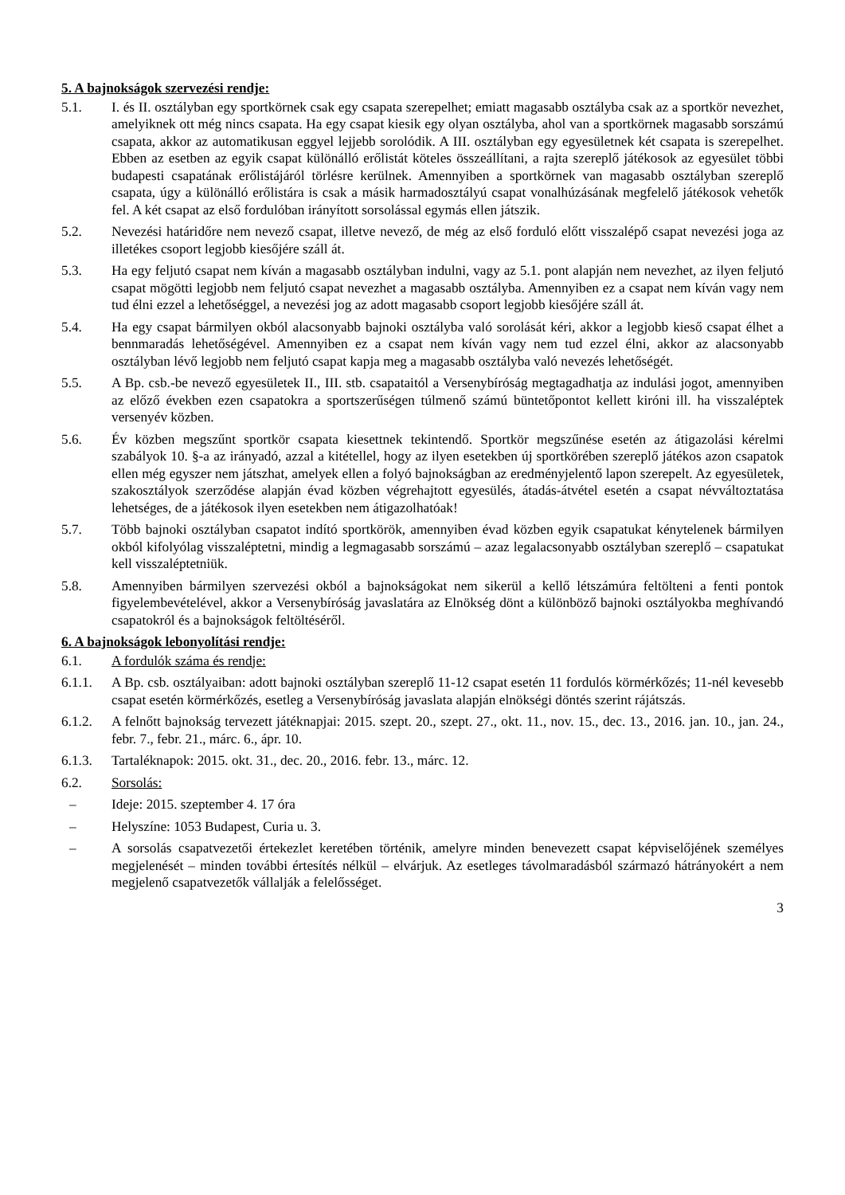5. A bajnokságok szervezési rendje:
5.1. I. és II. osztályban egy sportkörnek csak egy csapata szerepelhet; emiatt magasabb osztályba csak az a sportkör nevezhet, amelyiknek ott még nincs csapata. Ha egy csapat kiesik egy olyan osztályba, ahol van a sportkörnek magasabb sorszámú csapata, akkor az automatikusan eggyel lejjebb sorolódik. A III. osztályban egy egyesületnek két csapata is szerepelhet. Ebben az esetben az egyik csapat különálló erőlistát köteles összeállítani, a rajta szereplő játékosok az egyesület többi budapesti csapatának erőlistájáról törlésre kerülnek. Amennyiben a sportkörnek van magasabb osztályban szereplő csapata, úgy a különálló erőlistára is csak a másik harmadosztályú csapat vonalhúzásának megfelelő játékosok vehetők fel. A két csapat az első fordulóban irányított sorsolással egymás ellen játszik.
5.2. Nevezési határidőre nem nevező csapat, illetve nevező, de még az első forduló előtt visszalépő csapat nevezési joga az illetékes csoport legjobb kiesőjére száll át.
5.3. Ha egy feljutó csapat nem kíván a magasabb osztályban indulni, vagy az 5.1. pont alapján nem nevezhet, az ilyen feljutó csapat mögötti legjobb nem feljutó csapat nevezhet a magasabb osztályba. Amennyiben ez a csapat nem kíván vagy nem tud élni ezzel a lehetőséggel, a nevezési jog az adott magasabb csoport legjobb kiesőjére száll át.
5.4. Ha egy csapat bármilyen okból alacsonyabb bajnoki osztályba való sorolását kéri, akkor a legjobb kieső csapat élhet a bennmaradás lehetőségével. Amennyiben ez a csapat nem kíván vagy nem tud ezzel élni, akkor az alacsonyabb osztályban lévő legjobb nem feljutó csapat kapja meg a magasabb osztályba való nevezés lehetőségét.
5.5. A Bp. csb.-be nevező egyesületek II., III. stb. csapataitól a Versenybíróság megtagadhatja az indulási jogot, amennyiben az előző években ezen csapatokra a sportszerűségen túlmenő számú büntetőpontot kellett kiróni ill. ha visszaléptek versenyév közben.
5.6. Év közben megszűnt sportkör csapata kiesettnek tekintendő. Sportkör megszűnése esetén az átigazolási kérelmi szabályok 10. §-a az irányadó, azzal a kitétellel, hogy az ilyen esetekben új sportkörében szereplő játékos azon csapatok ellen még egyszer nem játszhat, amelyek ellen a folyó bajnokságban az eredményjelentő lapon szerepelt. Az egyesületek, szakosztályok szerződése alapján évad közben végrehajtott egyesülés, átadás-átvétel esetén a csapat névváltoztatása lehetséges, de a játékosok ilyen esetekben nem átigazolhatóak!
5.7. Több bajnoki osztályban csapatot indító sportkörök, amennyiben évad közben egyik csapatukat kénytelenek bármilyen okból kifolyólag visszaléptetni, mindig a legmagasabb sorszámú – azaz legalacsonyabb osztályban szereplő – csapatukat kell visszaléptetniük.
5.8. Amennyiben bármilyen szervezési okból a bajnokságokat nem sikerül a kellő létszámúra feltölteni a fenti pontok figyelembevételével, akkor a Versenybíróság javaslatára az Elnökség dönt a különböző bajnoki osztályokba meghívandó csapatokról és a bajnokságok feltöltéséről.
6. A bajnokságok lebonyolítási rendje:
6.1. A fordulók száma és rendje:
6.1.1. A Bp. csb. osztályaiban: adott bajnoki osztályban szereplő 11-12 csapat esetén 11 fordulós körmérkőzés; 11-nél kevesebb csapat esetén körmérkőzés, esetleg a Versenybíróság javaslata alapján elnökségi döntés szerint rájátszás.
6.1.2. A felnőtt bajnokság tervezett játéknapjai: 2015. szept. 20., szept. 27., okt. 11., nov. 15., dec. 13., 2016. jan. 10., jan. 24., febr. 7., febr. 21., márc. 6., ápr. 10.
6.1.3. Tartaléknapok: 2015. okt. 31., dec. 20., 2016. febr. 13., márc. 12.
6.2. Sorsolás:
– Ideje: 2015. szeptember 4. 17 óra
– Helyszíne: 1053 Budapest, Curia u. 3.
– A sorsolás csapatvezetői értekezlet keretében történik, amelyre minden benevezett csapat képviselőjének személyes megjelenését – minden további értesítés nélkül – elvárjuk. Az esetleges távolmaradásból származó hátrányokért a nem megjelenő csapatvezetők vállalják a felelősséget.
3